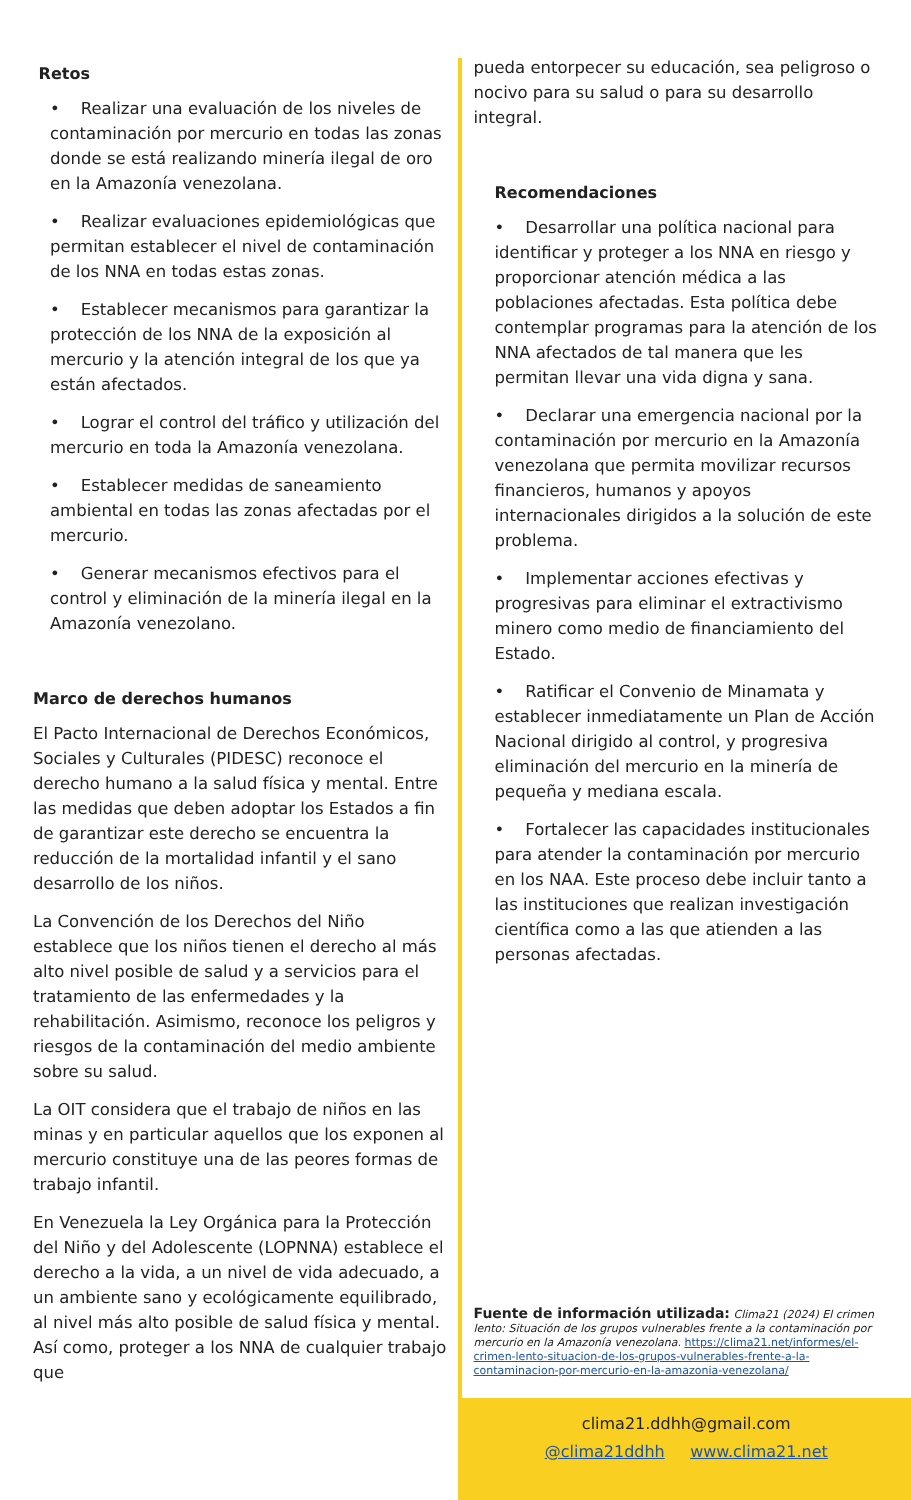Retos
• Realizar una evaluación de los niveles de contaminación por mercurio en todas las zonas donde se está realizando minería ilegal de oro en la Amazonía venezolana.
• Realizar evaluaciones epidemiológicas que permitan establecer el nivel de contaminación de los NNA en todas estas zonas.
• Establecer mecanismos para garantizar la protección de los NNA de la exposición al mercurio y la atención integral de los que ya están afectados.
• Lograr el control del tráfico y utilización del mercurio en toda la Amazonía venezolana.
• Establecer medidas de saneamiento ambiental en todas las zonas afectadas por el mercurio.
• Generar mecanismos efectivos para el control y eliminación de la minería ilegal en la Amazonía venezolano.
Marco de derechos humanos
El Pacto Internacional de Derechos Económicos, Sociales y Culturales (PIDESC) reconoce el derecho humano a la salud física y mental. Entre las medidas que deben adoptar los Estados a fin de garantizar este derecho se encuentra la reducción de la mortalidad infantil y el sano desarrollo de los niños.
La Convención de los Derechos del Niño establece que los niños tienen el derecho al más alto nivel posible de salud y a servicios para el tratamiento de las enfermedades y la rehabilitación. Asimismo, reconoce los peligros y riesgos de la contaminación del medio ambiente sobre su salud.
La OIT considera que el trabajo de niños en las minas y en particular aquellos que los exponen al mercurio constituye una de las peores formas de trabajo infantil.
En Venezuela la Ley Orgánica para la Protección del Niño y del Adolescente (LOPNNA) establece el derecho a la vida, a un nivel de vida adecuado, a un ambiente sano y ecológicamente equilibrado, al nivel más alto posible de salud física y mental. Así como, proteger a los NNA de cualquier trabajo que
pueda entorpecer su educación, sea peligroso o nocivo para su salud o para su desarrollo integral.
Recomendaciones
• Desarrollar una política nacional para identificar y proteger a los NNA en riesgo y proporcionar atención médica a las poblaciones afectadas. Esta política debe contemplar programas para la atención de los NNA afectados de tal manera que les permitan llevar una vida digna y sana.
• Declarar una emergencia nacional por la contaminación por mercurio en la Amazonía venezolana que permita movilizar recursos financieros, humanos y apoyos internacionales dirigidos a la solución de este problema.
• Implementar acciones efectivas y progresivas para eliminar el extractivismo minero como medio de financiamiento del Estado.
• Ratificar el Convenio de Minamata y establecer inmediatamente un Plan de Acción Nacional dirigido al control, y progresiva eliminación del mercurio en la minería de pequeña y mediana escala.
• Fortalecer las capacidades institucionales para atender la contaminación por mercurio en los NAA. Este proceso debe incluir tanto a las instituciones que realizan investigación científica como a las que atienden a las personas afectadas.
Fuente de información utilizada: Clima21 (2024) El crimen lento: Situación de los grupos vulnerables frente a la contaminación por mercurio en la Amazonía venezolana. https://clima21.net/informes/el-crimen-lento-situacion-de-los-grupos-vulnerables-frente-a-la-contaminacion-por-mercurio-en-la-amazonia-venezolana/
clima21.ddhh@gmail.com
@clima21ddhh www.clima21.net